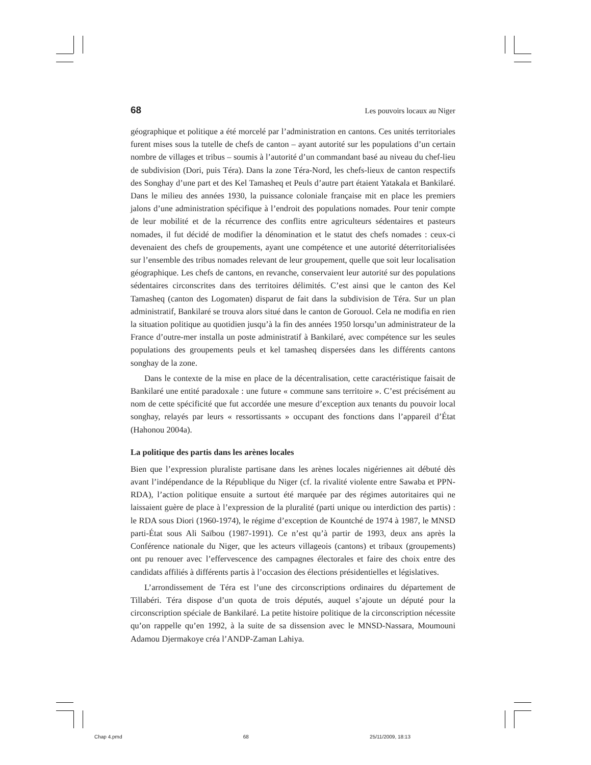68 Les pouvoirs locaux au Niger
géographique et politique a été morcelé par l’administration en cantons. Ces unités territoriales furent mises sous la tutelle de chefs de canton – ayant autorité sur les populations d’un certain nombre de villages et tribus – soumis à l’autorité d’un commandant basé au niveau du chef-lieu de subdivision (Dori, puis Téra). Dans la zone Téra-Nord, les chefs-lieux de canton respectifs des Songhay d’une part et des Kel Tamasheq et Peuls d’autre part étaient Yatakala et Bankilaré. Dans le milieu des années 1930, la puissance coloniale française mit en place les premiers jalons d’une administration spécifique à l’endroit des populations nomades. Pour tenir compte de leur mobilité et de la récurrence des conflits entre agriculteurs sédentaires et pasteurs nomades, il fut décidé de modifier la dénomination et le statut des chefs nomades : ceux-ci devenaient des chefs de groupements, ayant une compétence et une autorité déterritorialisées sur l’ensemble des tribus nomades relevant de leur groupement, quelle que soit leur localisation géographique. Les chefs de cantons, en revanche, conservaient leur autorité sur des populations sédentaires circonscrites dans des territoires délimités. C’est ainsi que le canton des Kel Tamasheq (canton des Logomaten) disparut de fait dans la subdivision de Téra. Sur un plan administratif, Bankilaré se trouva alors situé dans le canton de Gorouol. Cela ne modifia en rien la situation politique au quotidien jusqu’à la fin des années 1950 lorsqu’un administrateur de la France d’outre-mer installa un poste administratif à Bankilaré, avec compétence sur les seules populations des groupements peuls et kel tamasheq dispersées dans les différents cantons songhay de la zone.
Dans le contexte de la mise en place de la décentralisation, cette caractéristique faisait de Bankilaré une entité paradoxale : une future « commune sans territoire ». C’est précisément au nom de cette spécificité que fut accordée une mesure d’exception aux tenants du pouvoir local songhay, relayés par leurs « ressortissants » occupant des fonctions dans l’appareil d’État (Hahonou 2004a).
La politique des partis dans les arènes locales
Bien que l’expression pluraliste partisane dans les arènes locales nigériennes ait débuté dès avant l’indépendance de la République du Niger (cf. la rivalité violente entre Sawaba et PPN-RDA), l’action politique ensuite a surtout été marquée par des régimes autoritaires qui ne laissaient guère de place à l’expression de la pluralité (parti unique ou interdiction des partis) : le RDA sous Diori (1960-1974), le régime d’exception de Kountché de 1974 à 1987, le MNSD parti-État sous Ali Saïbou (1987-1991). Ce n’est qu’à partir de 1993, deux ans après la Conférence nationale du Niger, que les acteurs villageois (cantons) et tribaux (groupements) ont pu renouer avec l’effervescence des campagnes électorales et faire des choix entre des candidats affiliés à différents partis à l’occasion des élections présidentielles et législatives.
L’arrondissement de Téra est l’une des circonscriptions ordinaires du département de Tillabéri. Téra dispose d’un quota de trois députés, auquel s’ajoute un député pour la circonscription spéciale de Bankilaré. La petite histoire politique de la circonscription nécessite qu’on rappelle qu’en 1992, à la suite de sa dissension avec le MNSD-Nassara, Moumouni Adamou Djermakoye créa l’ANDP-Zaman Lahiya.
Chap 4.pmd 68 25/11/2009, 18:13